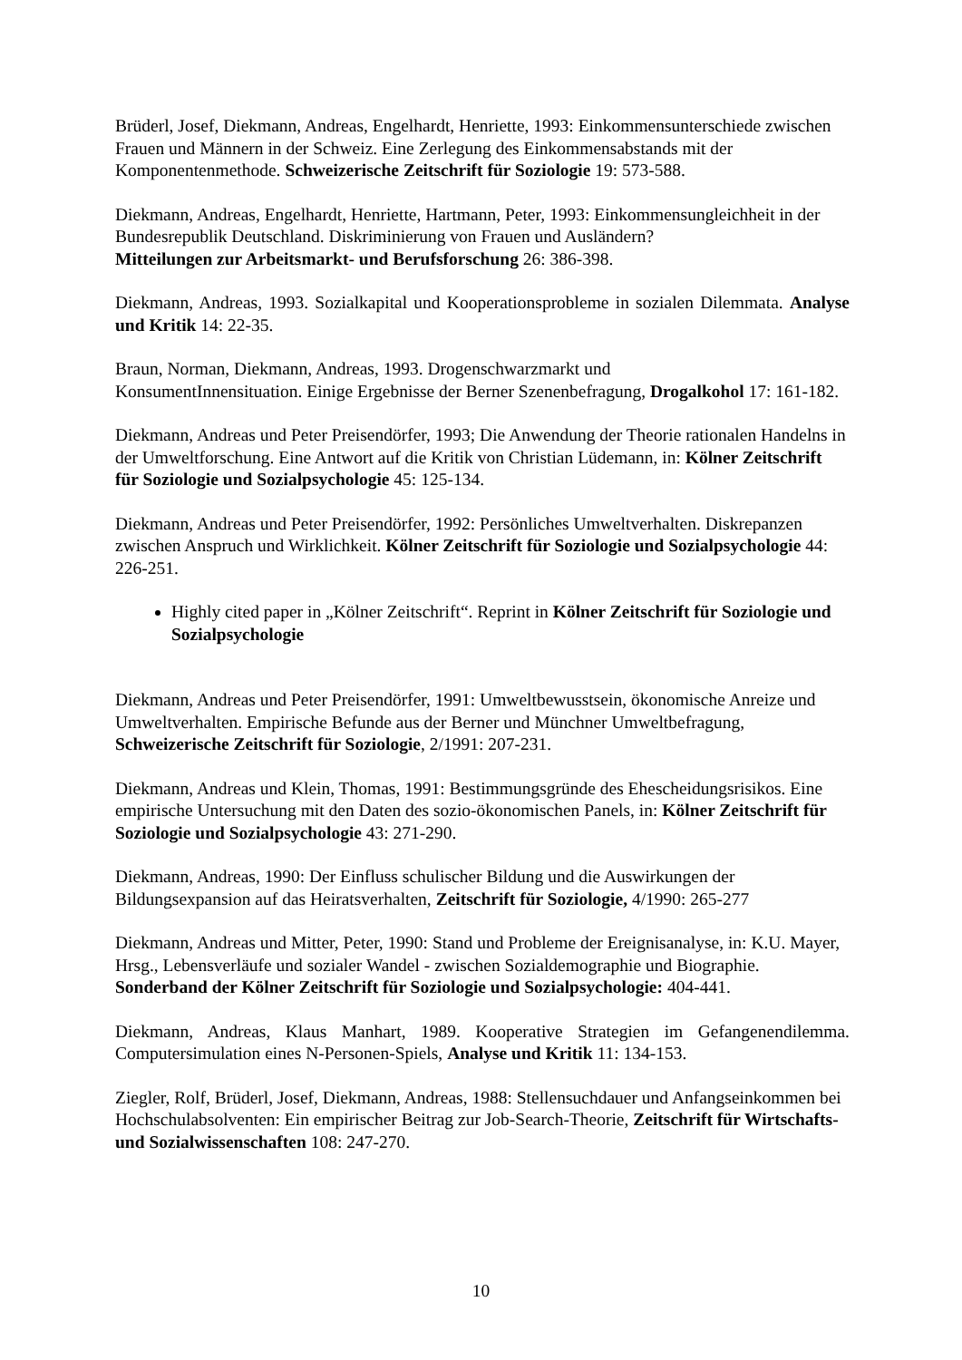Brüderl, Josef, Diekmann, Andreas, Engelhardt, Henriette, 1993: Einkommensunterschiede zwischen Frauen und Männern in der Schweiz. Eine Zerlegung des Einkommensabstands mit der Komponentenmethode. Schweizerische Zeitschrift für Soziologie 19: 573-588.
Diekmann, Andreas, Engelhardt, Henriette, Hartmann, Peter, 1993: Einkommensungleichheit in der Bundesrepublik Deutschland. Diskriminierung von Frauen und Ausländern?
Mitteilungen zur Arbeitsmarkt- und Berufsforschung 26: 386-398.
Diekmann, Andreas, 1993. Sozialkapital und Kooperationsprobleme in sozialen Dilemmata. Analyse und Kritik 14: 22-35.
Braun, Norman, Diekmann, Andreas, 1993. Drogenschwarzmarkt und
KonsumentInnensituation. Einige Ergebnisse der Berner Szenenbefragung, Drogalkohol 17: 161-182.
Diekmann, Andreas und Peter Preisendörfer, 1993; Die Anwendung der Theorie rationalen Handelns in der Umweltforschung. Eine Antwort auf die Kritik von Christian Lüdemann, in: Kölner Zeitschrift für Soziologie und Sozialpsychologie 45: 125-134.
Diekmann, Andreas und Peter Preisendörfer, 1992: Persönliches Umweltverhalten. Diskrepanzen zwischen Anspruch und Wirklichkeit. Kölner Zeitschrift für Soziologie und Sozialpsychologie 44: 226-251.
Highly cited paper in „Kölner Zeitschrift“. Reprint in Kölner Zeitschrift für Soziologie und Sozialpsychologie
Diekmann, Andreas und Peter Preisendörfer, 1991: Umweltbewusstsein, ökonomische Anreize und Umweltverhalten. Empirische Befunde aus der Berner und Münchner Umweltbefragung, Schweizerische Zeitschrift für Soziologie, 2/1991: 207-231.
Diekmann, Andreas und Klein, Thomas, 1991: Bestimmungsgründe des Ehescheidungsrisikos. Eine empirische Untersuchung mit den Daten des sozio-ökonomischen Panels, in: Kölner Zeitschrift für Soziologie und Sozialpsychologie 43: 271-290.
Diekmann, Andreas, 1990: Der Einfluss schulischer Bildung und die Auswirkungen der Bildungsexpansion auf das Heiratsverhalten, Zeitschrift für Soziologie, 4/1990: 265-277
Diekmann, Andreas und Mitter, Peter, 1990: Stand und Probleme der Ereignisanalyse, in: K.U. Mayer, Hrsg., Lebensverläufe und sozialer Wandel - zwischen Sozialdemographie und Biographie. Sonderband der Kölner Zeitschrift für Soziologie und Sozialpsychologie: 404-441.
Diekmann, Andreas, Klaus Manhart, 1989. Kooperative Strategien im Gefangenendilemma. Computersimulation eines N-Personen-Spiels, Analyse und Kritik 11: 134-153.
Ziegler, Rolf, Brüderl, Josef, Diekmann, Andreas, 1988: Stellensuchdauer und Anfangseinkommen bei Hochschulabsolventen: Ein empirischer Beitrag zur Job-Search-Theorie, Zeitschrift für Wirtschafts- und Sozialwissenschaften 108: 247-270.
10